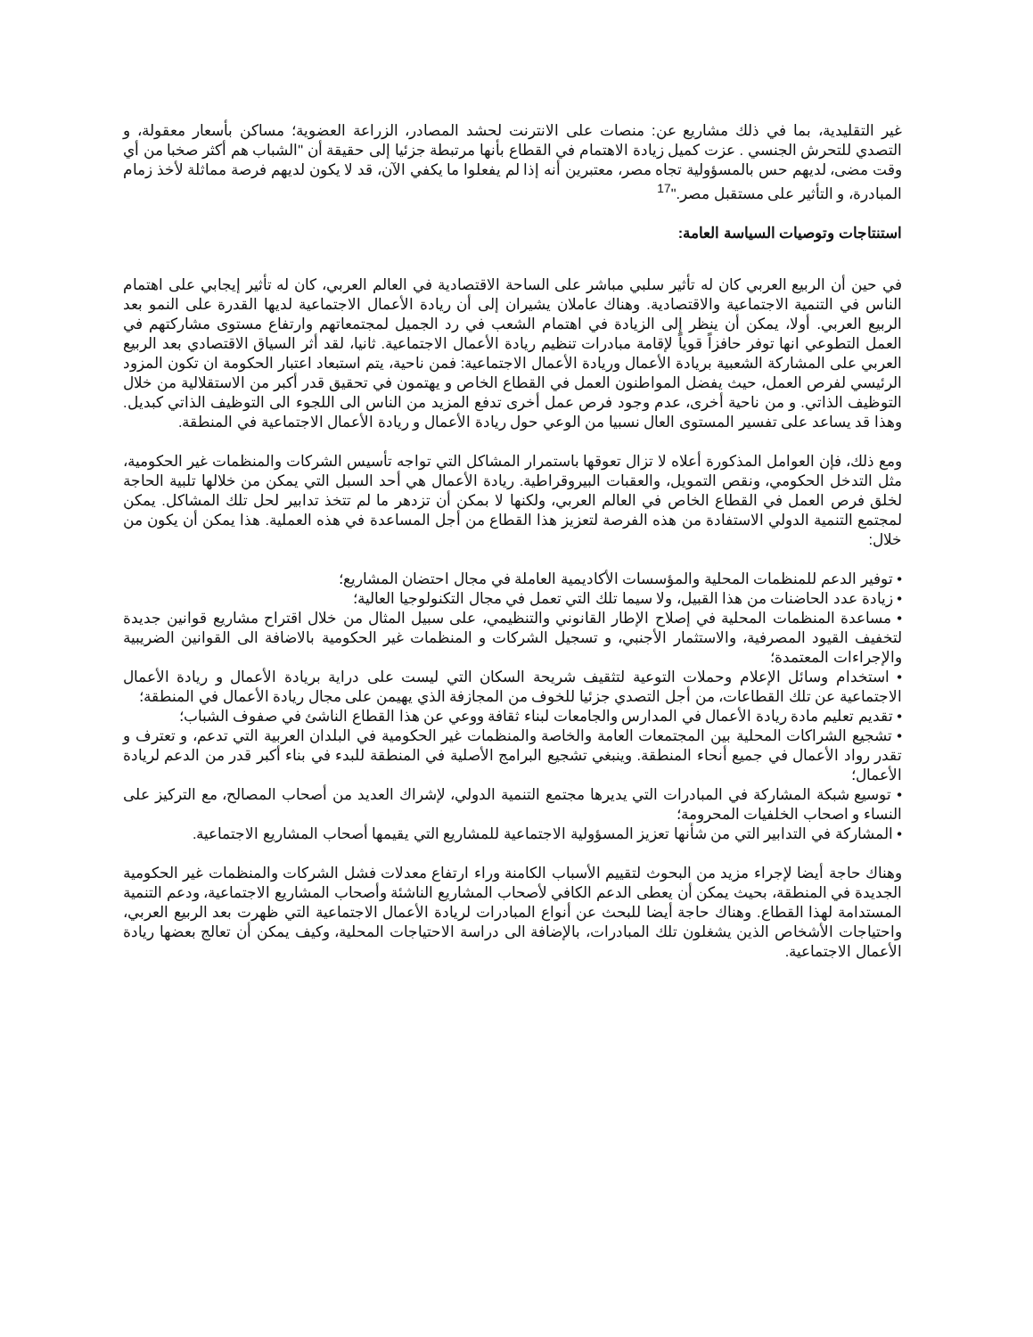غير التقليدية، بما في ذلك مشاريع عن: منصات على الانترنت لحشد المصادر، الزراعة العضوية؛ مساكن بأسعار معقولة، و التصدي للتحرش الجنسي . عزت كميل زيادة الاهتمام في القطاع بأنها مرتبطة جزئيا إلى حقيقة أن "الشباب هم أكثر صخبا من أي وقت مضى، لديهم حس بالمسؤولية تجاه مصر، معتبرين أنه إذا لم يفعلوا ما يكفي الآن، قد لا يكون لديهم فرصة مماثلة لأخذ زمام المبادرة، و التأثير على مستقبل مصر."<sup>17</sup>
استنتاجات وتوصيات السياسة العامة:
في حين أن الربيع العربي كان له تأثير سلبي مباشر على الساحة الاقتصادية في العالم العربي، كان له تأثير إيجابي على اهتمام الناس في التنمية الاجتماعية والاقتصادية. وهناك عاملان يشيران إلى أن ريادة الأعمال الاجتماعية لديها القدرة على النمو بعد الربيع العربي. أولا، يمكن أن ينظر إلى الزيادة في اهتمام الشعب في رد الجميل لمجتمعاتهم وارتفاع مستوى مشاركتهم في العمل التطوعي انها توفر حافزاً قوياً لإقامة مبادرات تنظيم ريادة الأعمال الاجتماعية. ثانيا، لقد أثر السياق الاقتصادي بعد الربيع العربي على المشاركة الشعبية بريادة الأعمال وريادة الأعمال الاجتماعية: فمن ناحية، يتم استبعاد اعتبار الحكومة ان تكون المزود الرئيسي لفرص العمل، حيث يفضل المواطنون العمل في القطاع الخاص و يهتمون في تحقيق قدر أكبر من الاستقلالية من خلال التوظيف الذاتي. و من ناحية أخرى، عدم وجود فرص عمل أخرى تدفع المزيد من الناس الى اللجوء الى التوظيف الذاتي كبديل. وهذا قد يساعد على تفسير المستوى العال نسبيا من الوعي حول ريادة الأعمال و ريادة الأعمال الاجتماعية في المنطقة.
ومع ذلك، فإن العوامل المذكورة أعلاه لا تزال تعوقها باستمرار المشاكل التي تواجه تأسيس الشركات والمنظمات غير الحكومية، مثل التدخل الحكومي، ونقص التمويل، والعقبات البيروقراطية. ريادة الأعمال هي أحد السبل التي يمكن من خلالها تلبية الحاجة لخلق فرص العمل في القطاع الخاص في العالم العربي، ولكنها لا بمكن أن تزدهر ما لم تتخذ تدابير لحل تلك المشاكل. يمكن لمجتمع التنمية الدولي الاستفادة من هذه الفرصة لتعزيز هذا القطاع من أجل المساعدة في هذه العملية. هذا يمكن أن يكون من خلال:
• توفير الدعم للمنظمات المحلية والمؤسسات الأكاديمية العاملة في مجال احتضان المشاريع؛
• زيادة عدد الحاضنات من هذا القبيل، ولا سيما تلك التي تعمل في مجال التكنولوجيا العالية؛
• مساعدة المنظمات المحلية في إصلاح الإطار القانوني والتنظيمي، على سبيل المثال من خلال اقتراح مشاريع قوانين جديدة لتخفيف القيود المصرفية، والاستثمار الأجنبي، و تسجيل الشركات و المنظمات غير الحكومية بالاضافة الى القوانين الضريبية والإجراءات المعتمدة؛
• استخدام وسائل الإعلام وحملات التوعية لتثقيف شريحة السكان التي ليست على دراية بريادة الأعمال و ريادة الأعمال الاجتماعية عن تلك القطاعات، من أجل التصدي جزئيا للخوف من المجازفة الذي يهيمن على مجال ريادة الأعمال في المنطقة؛
• تقديم تعليم مادة ريادة الأعمال في المدارس والجامعات لبناء ثقافة ووعي عن هذا القطاع الناشئ في صفوف الشباب؛
• تشجيع الشراكات المحلية بين المجتمعات العامة والخاصة والمنظمات غير الحكومية في البلدان العربية التي تدعم، و تعترف و تقدر رواد الأعمال في جميع أنحاء المنطقة. وينبغي تشجيع البرامج الأصلية في المنطقة للبدء في بناء أكبر قدر من الدعم لريادة الأعمال؛
• توسيع شبكة المشاركة في المبادرات التي يديرها مجتمع التنمية الدولي، لإشراك العديد من أصحاب المصالح، مع التركيز على النساء و اصحاب الخلفيات المحرومة؛
• المشاركة في التدابير التي من شأنها تعزيز المسؤولية الاجتماعية للمشاريع التي يقيمها أصحاب المشاريع الاجتماعية.
وهناك حاجة أيضا لإجراء مزيد من البحوث لتقييم الأسباب الكامنة وراء ارتفاع معدلات فشل الشركات والمنظمات غير الحكومية الجديدة في المنطقة، بحيث يمكن أن يعطى الدعم الكافي لأصحاب المشاريع الناشئة وأصحاب المشاريع الاجتماعية، ودعم التنمية المستدامة لهذا القطاع. وهناك حاجة أيضا للبحث عن أنواع المبادرات لريادة الأعمال الاجتماعية التي ظهرت بعد الربيع العربي، واحتياجات الأشخاص الذين يشغلون تلك المبادرات، بالإضافة الى دراسة الاحتياجات المحلية، وكيف يمكن أن تعالج بعضها ريادة الأعمال الاجتماعية.